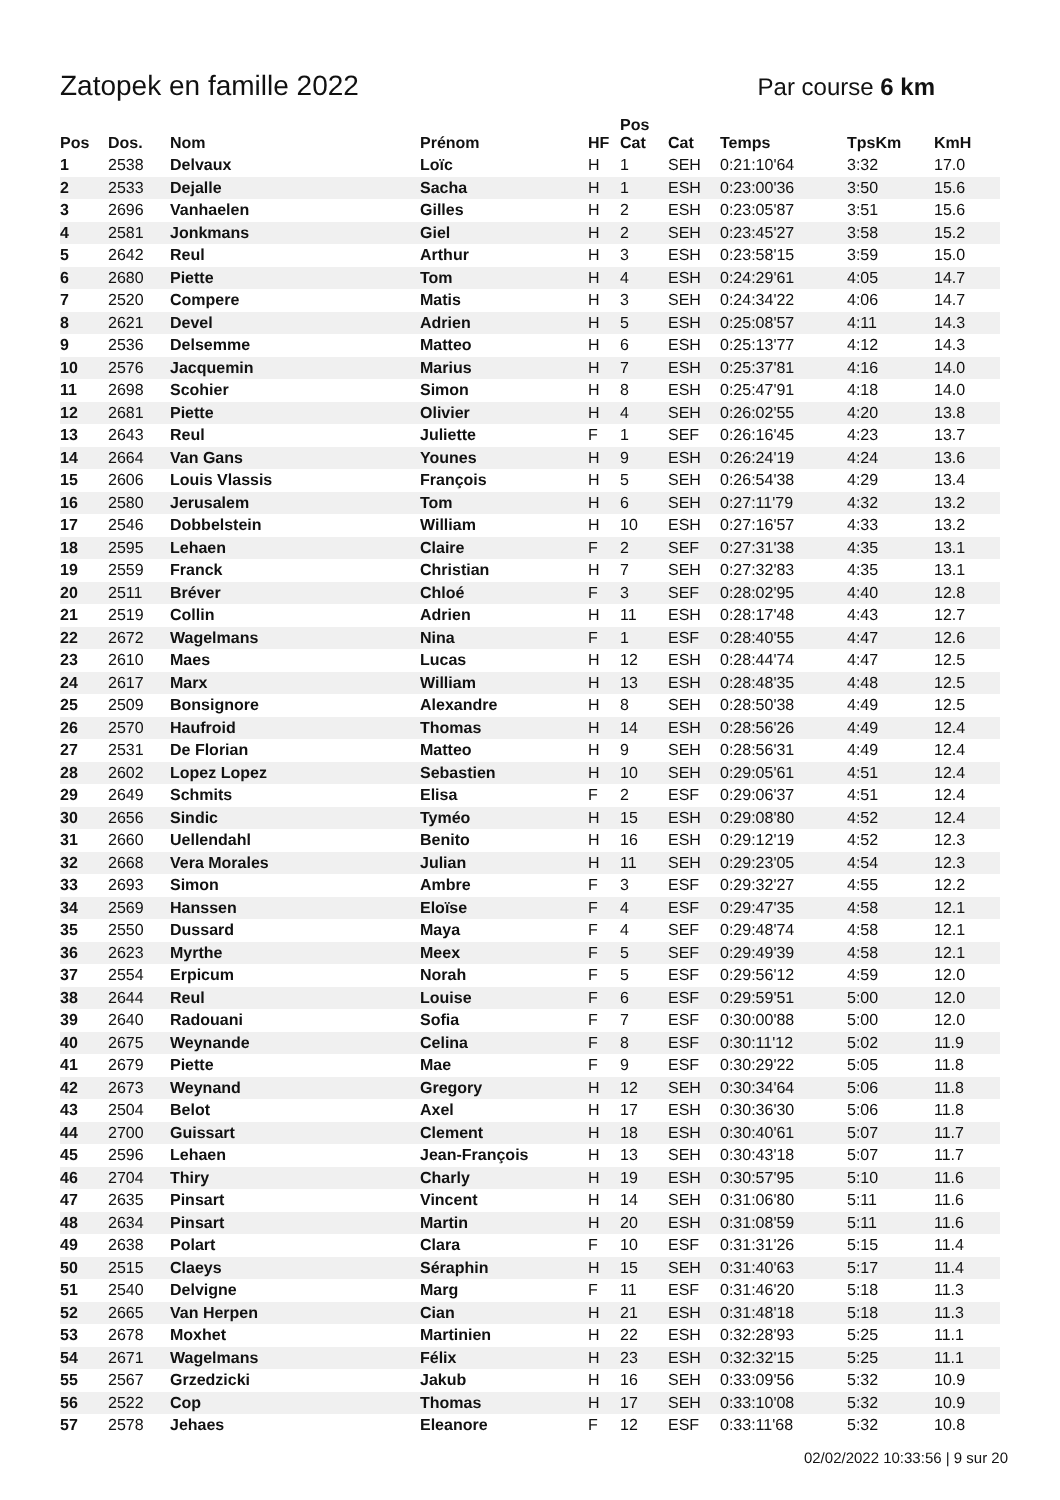Zatopek en famille 2022
Par course 6 km
| Pos | Dos. | Nom | Prénom | HF | Pos Cat | Cat | Temps | TpsKm | KmH |
| --- | --- | --- | --- | --- | --- | --- | --- | --- | --- |
| 1 | 2538 | Delvaux | Loïc | H | 1 | SEH | 0:21:10'64 | 3:32 | 17.0 |
| 2 | 2533 | Dejalle | Sacha | H | 1 | ESH | 0:23:00'36 | 3:50 | 15.6 |
| 3 | 2696 | Vanhaelen | Gilles | H | 2 | ESH | 0:23:05'87 | 3:51 | 15.6 |
| 4 | 2581 | Jonkmans | Giel | H | 2 | SEH | 0:23:45'27 | 3:58 | 15.2 |
| 5 | 2642 | Reul | Arthur | H | 3 | ESH | 0:23:58'15 | 3:59 | 15.0 |
| 6 | 2680 | Piette | Tom | H | 4 | ESH | 0:24:29'61 | 4:05 | 14.7 |
| 7 | 2520 | Compere | Matis | H | 3 | SEH | 0:24:34'22 | 4:06 | 14.7 |
| 8 | 2621 | Devel | Adrien | H | 5 | ESH | 0:25:08'57 | 4:11 | 14.3 |
| 9 | 2536 | Delsemme | Matteo | H | 6 | ESH | 0:25:13'77 | 4:12 | 14.3 |
| 10 | 2576 | Jacquemin | Marius | H | 7 | ESH | 0:25:37'81 | 4:16 | 14.0 |
| 11 | 2698 | Scohier | Simon | H | 8 | ESH | 0:25:47'91 | 4:18 | 14.0 |
| 12 | 2681 | Piette | Olivier | H | 4 | SEH | 0:26:02'55 | 4:20 | 13.8 |
| 13 | 2643 | Reul | Juliette | F | 1 | SEF | 0:26:16'45 | 4:23 | 13.7 |
| 14 | 2664 | Van Gans | Younes | H | 9 | ESH | 0:26:24'19 | 4:24 | 13.6 |
| 15 | 2606 | Louis Vlassis | François | H | 5 | SEH | 0:26:54'38 | 4:29 | 13.4 |
| 16 | 2580 | Jerusalem | Tom | H | 6 | SEH | 0:27:11'79 | 4:32 | 13.2 |
| 17 | 2546 | Dobbelstein | William | H | 10 | ESH | 0:27:16'57 | 4:33 | 13.2 |
| 18 | 2595 | Lehaen | Claire | F | 2 | SEF | 0:27:31'38 | 4:35 | 13.1 |
| 19 | 2559 | Franck | Christian | H | 7 | SEH | 0:27:32'83 | 4:35 | 13.1 |
| 20 | 2511 | Bréver | Chloé | F | 3 | SEF | 0:28:02'95 | 4:40 | 12.8 |
| 21 | 2519 | Collin | Adrien | H | 11 | ESH | 0:28:17'48 | 4:43 | 12.7 |
| 22 | 2672 | Wagelmans | Nina | F | 1 | ESF | 0:28:40'55 | 4:47 | 12.6 |
| 23 | 2610 | Maes | Lucas | H | 12 | ESH | 0:28:44'74 | 4:47 | 12.5 |
| 24 | 2617 | Marx | William | H | 13 | ESH | 0:28:48'35 | 4:48 | 12.5 |
| 25 | 2509 | Bonsignore | Alexandre | H | 8 | SEH | 0:28:50'38 | 4:49 | 12.5 |
| 26 | 2570 | Haufroid | Thomas | H | 14 | ESH | 0:28:56'26 | 4:49 | 12.4 |
| 27 | 2531 | De Florian | Matteo | H | 9 | SEH | 0:28:56'31 | 4:49 | 12.4 |
| 28 | 2602 | Lopez Lopez | Sebastien | H | 10 | SEH | 0:29:05'61 | 4:51 | 12.4 |
| 29 | 2649 | Schmits | Elisa | F | 2 | ESF | 0:29:06'37 | 4:51 | 12.4 |
| 30 | 2656 | Sindic | Tyméo | H | 15 | ESH | 0:29:08'80 | 4:52 | 12.4 |
| 31 | 2660 | Uellendahl | Benito | H | 16 | ESH | 0:29:12'19 | 4:52 | 12.3 |
| 32 | 2668 | Vera Morales | Julian | H | 11 | SEH | 0:29:23'05 | 4:54 | 12.3 |
| 33 | 2693 | Simon | Ambre | F | 3 | ESF | 0:29:32'27 | 4:55 | 12.2 |
| 34 | 2569 | Hanssen | Eloïse | F | 4 | ESF | 0:29:47'35 | 4:58 | 12.1 |
| 35 | 2550 | Dussard | Maya | F | 4 | SEF | 0:29:48'74 | 4:58 | 12.1 |
| 36 | 2623 | Myrthe | Meex | F | 5 | SEF | 0:29:49'39 | 4:58 | 12.1 |
| 37 | 2554 | Erpicum | Norah | F | 5 | ESF | 0:29:56'12 | 4:59 | 12.0 |
| 38 | 2644 | Reul | Louise | F | 6 | ESF | 0:29:59'51 | 5:00 | 12.0 |
| 39 | 2640 | Radouani | Sofia | F | 7 | ESF | 0:30:00'88 | 5:00 | 12.0 |
| 40 | 2675 | Weynande | Celina | F | 8 | ESF | 0:30:11'12 | 5:02 | 11.9 |
| 41 | 2679 | Piette | Mae | F | 9 | ESF | 0:30:29'22 | 5:05 | 11.8 |
| 42 | 2673 | Weynand | Gregory | H | 12 | SEH | 0:30:34'64 | 5:06 | 11.8 |
| 43 | 2504 | Belot | Axel | H | 17 | ESH | 0:30:36'30 | 5:06 | 11.8 |
| 44 | 2700 | Guissart | Clement | H | 18 | ESH | 0:30:40'61 | 5:07 | 11.7 |
| 45 | 2596 | Lehaen | Jean-François | H | 13 | SEH | 0:30:43'18 | 5:07 | 11.7 |
| 46 | 2704 | Thiry | Charly | H | 19 | ESH | 0:30:57'95 | 5:10 | 11.6 |
| 47 | 2635 | Pinsart | Vincent | H | 14 | SEH | 0:31:06'80 | 5:11 | 11.6 |
| 48 | 2634 | Pinsart | Martin | H | 20 | ESH | 0:31:08'59 | 5:11 | 11.6 |
| 49 | 2638 | Polart | Clara | F | 10 | ESF | 0:31:31'26 | 5:15 | 11.4 |
| 50 | 2515 | Claeys | Séraphin | H | 15 | SEH | 0:31:40'63 | 5:17 | 11.4 |
| 51 | 2540 | Delvigne | Marg | F | 11 | ESF | 0:31:46'20 | 5:18 | 11.3 |
| 52 | 2665 | Van Herpen | Cian | H | 21 | ESH | 0:31:48'18 | 5:18 | 11.3 |
| 53 | 2678 | Moxhet | Martinien | H | 22 | ESH | 0:32:28'93 | 5:25 | 11.1 |
| 54 | 2671 | Wagelmans | Félix | H | 23 | ESH | 0:32:32'15 | 5:25 | 11.1 |
| 55 | 2567 | Grzedzicki | Jakub | H | 16 | SEH | 0:33:09'56 | 5:32 | 10.9 |
| 56 | 2522 | Cop | Thomas | H | 17 | SEH | 0:33:10'08 | 5:32 | 10.9 |
| 57 | 2578 | Jehaes | Eleanore | F | 12 | ESF | 0:33:11'68 | 5:32 | 10.8 |
02/02/2022 10:33:56 | 9 sur 20